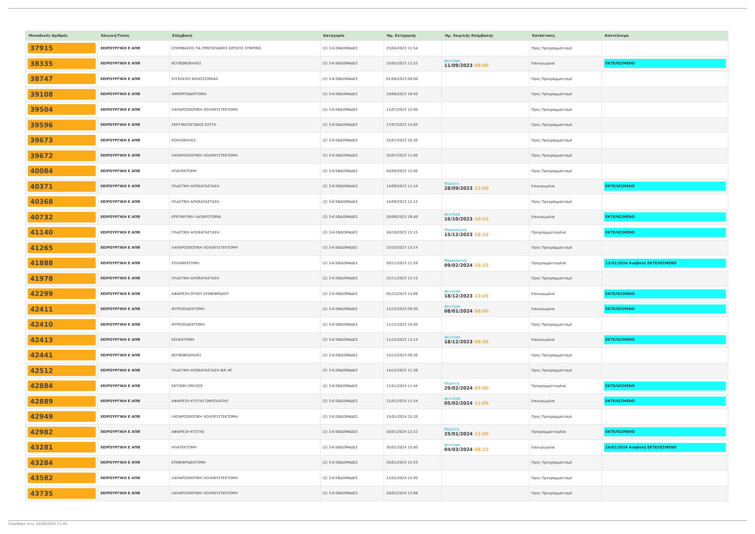| Μοναδικός Αριθμός | Κλινική/Τύπος | Επέμβαση | Κατηγορία | Ημ. Εκτίμησης | Ημ. Χειρ/κής Επέμβασης | Κατάσταση | Αποτέλεσμα |
| --- | --- | --- | --- | --- | --- | --- | --- |
| 37915 | ΧΕΙΡΟΥΡΓΙΚΗ Ε ΑΠΘ | ΕΠΕΜΒΑΣΕΙΣ ΓΙΑ ΠΡΩΤΟΠΑΘΕΙΣ ΚΙΡΣΟΥΣ STRIPING | (2) 3-6 ΕΒΔΟΜΑΔΕΣ | 25/04/2023 11:54 | | Προς Προγραμματισμό | |
| 38335 | ΧΕΙΡΟΥΡΓΙΚΗ Ε ΑΠΘ | ΒΟΥΒΩΝΟΚΗΛΕΣ | (2) 3-6 ΕΒΔΟΜΑΔΕΣ | 15/05/2023 12:52 | Δευτέρα 11/09/2023 08:00 | Επικυρωμένα | ΕΚΤΕΛΕΣΜΕΝΟ |
| 38747 | ΧΕΙΡΟΥΡΓΙΚΗ Ε ΑΠΘ | ΣΥΓΚΛΕΙΣΗ ΚΟΛΟΣΤΟΜΙΑΣ | (2) 3-6 ΕΒΔΟΜΑΔΕΣ | 01/06/2023 09:00 | | Προς Προγραμματισμό | |
| 39108 | ΧΕΙΡΟΥΡΓΙΚΗ Ε ΑΠΘ | ΑΙΜΟΡΡΟΙΔΕΚΤΟΜΗ | (2) 3-6 ΕΒΔΟΜΑΔΕΣ | 19/06/2023 19:40 | | Προς Προγραμματισμό | |
| 39504 | ΧΕΙΡΟΥΡΓΙΚΗ Ε ΑΠΘ | ΛΑΠΑΡΟΣΚΟΠΙΚΗ ΧΟΛΟΚΥΣΤΕΚΤΟΜΗ | (2) 3-6 ΕΒΔΟΜΑΔΕΣ | 11/07/2023 12:00 | | Προς Προγραμματισμό | |
| 39596 | ΧΕΙΡΟΥΡΓΙΚΗ Ε ΑΠΘ | ΣΜΥΓΜΑΤΟΓΟΝΟΣ ΚΥΣΤΗ | (2) 3-6 ΕΒΔΟΜΑΔΕΣ | 17/07/2023 15:00 | | Προς Προγραμματισμό | |
| 39673 | ΧΕΙΡΟΥΡΓΙΚΗ Ε ΑΠΘ | ΚΟΙΛΙΟΚΗΛΕΣ | (2) 3-6 ΕΒΔΟΜΑΔΕΣ | 25/07/2023 10:30 | | Προς Προγραμματισμό | |
| 39672 | ΧΕΙΡΟΥΡΓΙΚΗ Ε ΑΠΘ | ΛΑΠΑΡΟΣΚΟΠΙΚΗ ΧΟΛΟΚΥΣΤΕΚΤΟΜΗ | (2) 3-6 ΕΒΔΟΜΑΔΕΣ | 25/07/2023 11:00 | | Προς Προγραμματισμό | |
| 40084 | ΧΕΙΡΟΥΡΓΙΚΗ Ε ΑΠΘ | ΗΠΑΤΕΚΤΟΜΗ | (2) 3-6 ΕΒΔΟΜΑΔΕΣ | 04/09/2023 15:00 | | Προς Προγραμματισμό | |
| 40371 | ΧΕΙΡΟΥΡΓΙΚΗ Ε ΑΠΘ | ΠΛΑΣΤΙΚΗ ΑΠΟΚΑΤΑΣΤΑΣΗ | (2) 3-6 ΕΒΔΟΜΑΔΕΣ | 14/09/2023 11:54 | Πέμπτη 28/09/2023 12:00 | Επικυρωμένα | ΕΚΤΕΛΕΣΜΕΝΟ |
| 40368 | ΧΕΙΡΟΥΡΓΙΚΗ Ε ΑΠΘ | ΠΛΑΣΤΙΚΗ ΑΠΟΚΑΤΑΣΤΑΣΗ | (2) 3-6 ΕΒΔΟΜΑΔΕΣ | 14/09/2023 12:12 | | Προς Προγραμματισμό | |
| 40732 | ΧΕΙΡΟΥΡΓΙΚΗ Ε ΑΠΘ | ΕΡΕΥΝΗΤΙΚΗ ΛΑΠΑΡΟΤΟΜΙΑ | (2) 3-6 ΕΒΔΟΜΑΔΕΣ | 28/09/2023 16:40 | Δευτέρα 16/10/2023 10:15 | Επικυρωμένα | ΕΚΤΕΛΕΣΜΕΝΟ |
| 41140 | ΧΕΙΡΟΥΡΓΙΚΗ Ε ΑΠΘ | ΠΛΑΣΤΙΚΗ ΑΠΟΚΑΤΑΣΤΑΣΗ | (2) 3-6 ΕΒΔΟΜΑΔΕΣ | 18/10/2023 15:15 | Παρασκευή 15/12/2023 18:15 | Προγραμματισμένα | ΕΚΤΕΛΕΣΜΕΝΟ |
| 41265 | ΧΕΙΡΟΥΡΓΙΚΗ Ε ΑΠΘ | ΛΑΠΑΡΟΣΚΟΠΙΚΗ ΧΟΛΟΚΥΣΤΕΚΤΟΜΗ | (2) 3-6 ΕΒΔΟΜΑΔΕΣ | 23/10/2023 13:14 | | Προς Προγραμματισμό | |
| 41888 | ΧΕΙΡΟΥΡΓΙΚΗ Ε ΑΠΘ | ΣΠΛΗΝΕΚΤΟΜΗ | (2) 3-6 ΕΒΔΟΜΑΔΕΣ | 20/11/2023 11:59 | Παρασκευή 09/02/2024 16:15 | Προγραμματισμένα | 12/02/2024 Αναβολή ΕΚΤΕΛΕΣΜΕΝΟ |
| 41978 | ΧΕΙΡΟΥΡΓΙΚΗ Ε ΑΠΘ | ΠΛΑΣΤΙΚΗ ΑΠΟΚΑΤΑΣΤΑΣΗ | (2) 3-6 ΕΒΔΟΜΑΔΕΣ | 22/11/2023 15:15 | | Προς Προγραμματισμό | |
| 42299 | ΧΕΙΡΟΥΡΓΙΚΗ Ε ΑΠΘ | ΑΦΑΙΡΕΣΗ ΟΓΚΟΥ ΕΠΙΝΕΦΡΙΔΙΟΥ | (2) 3-6 ΕΒΔΟΜΑΔΕΣ | 05/12/2023 13:06 | Δευτέρα 18/12/2023 12:45 | Επικυρωμένα | ΕΚΤΕΛΕΣΜΕΝΟ |
| 42411 | ΧΕΙΡΟΥΡΓΙΚΗ Ε ΑΠΘ | ΘΥΡΕΟΕΙΔΕΚΤΟΜΗ | (2) 3-6 ΕΒΔΟΜΑΔΕΣ | 11/12/2023 09:30 | Δευτέρα 08/01/2024 08:00 | Επικυρωμένα | ΕΚΤΕΛΕΣΜΕΝΟ |
| 42410 | ΧΕΙΡΟΥΡΓΙΚΗ Ε ΑΠΘ | ΘΥΡΕΟΕΙΔΕΚΤΟΜΗ | (2) 3-6 ΕΒΔΟΜΑΔΕΣ | 11/12/2023 10:00 | | Προς Προγραμματισμό | |
| 42413 | ΧΕΙΡΟΥΡΓΙΚΗ Ε ΑΠΘ | ΚΟΛΕΚΤΟΜΗ | (2) 3-6 ΕΒΔΟΜΑΔΕΣ | 11/12/2023 13:14 | Δευτέρα 18/12/2023 08:30 | Επικυρωμένα | ΕΚΤΕΛΕΣΜΕΝΟ |
| 42441 | ΧΕΙΡΟΥΡΓΙΚΗ Ε ΑΠΘ | ΒΟΥΒΩΝΟΚΗΛΕΣ | (2) 3-6 ΕΒΔΟΜΑΔΕΣ | 12/12/2023 09:30 | | Προς Προγραμματισμό | |
| 42512 | ΧΕΙΡΟΥΡΓΙΚΗ Ε ΑΠΘ | ΠΛΑΣΤΙΚΗ ΑΠΟΚΑΤΑΣΤΑΣΗ Β/Κ ΑΡ | (2) 3-6 ΕΒΔΟΜΑΔΕΣ | 14/12/2023 11:36 | | Προς Προγραμματισμό | |
| 42884 | ΧΕΙΡΟΥΡΓΙΚΗ Ε ΑΠΘ | ΕΚΤΟΜΗ ΟΝΥΧΟΣ | (2) 3-6 ΕΒΔΟΜΑΔΕΣ | 11/01/2024 11:44 | Πέμπτη 29/02/2024 09:00 | Προγραμματισμένα | ΕΚΤΕΛΕΣΜΕΝΟ |
| 42889 | ΧΕΙΡΟΥΡΓΙΚΗ Ε ΑΠΘ | ΑΦΑΙΡΕΣΗ ΚΥΣΤΗΣ ΩΜΟΠΛΑΤΗΣ | (2) 3-6 ΕΒΔΟΜΑΔΕΣ | 11/01/2024 11:54 | Δευτέρα 05/02/2024 11:00 | Επικυρωμένα | ΕΚΤΕΛΕΣΜΕΝΟ |
| 42949 | ΧΕΙΡΟΥΡΓΙΚΗ Ε ΑΠΘ | ΛΑΠΑΡΟΣΚΟΠΙΚΗ ΧΟΛΟΚΥΣΤΕΚΤΟΜΗ | (2) 3-6 ΕΒΔΟΜΑΔΕΣ | 15/01/2024 15:20 | | Προς Προγραμματισμό | |
| 42982 | ΧΕΙΡΟΥΡΓΙΚΗ Ε ΑΠΘ | ΑΦΑΙΡΕΣΗ ΚΥΣΤΗΣ | (2) 3-6 ΕΒΔΟΜΑΔΕΣ | 16/01/2024 12:22 | Πέμπτη 25/01/2024 11:00 | Προγραμματισμένα | ΕΚΤΕΛΕΣΜΕΝΟ |
| 43281 | ΧΕΙΡΟΥΡΓΙΚΗ Ε ΑΠΘ | ΗΠΑΤΕΚΤΟΜΗ | (2) 3-6 ΕΒΔΟΜΑΔΕΣ | 30/01/2024 15:00 | Δευτέρα 04/03/2024 08:15 | Επικυρωμένα | 26/02/2024 Αναβολή ΕΚΤΕΛΕΣΜΕΝΟ |
| 43284 | ΧΕΙΡΟΥΡΓΙΚΗ Ε ΑΠΘ | ΕΠΙΝΕΦΡΙΔΕΚΤΟΜΗ | (2) 3-6 ΕΒΔΟΜΑΔΕΣ | 30/01/2024 15:20 | | Προς Προγραμματισμό | |
| 43582 | ΧΕΙΡΟΥΡΓΙΚΗ Ε ΑΠΘ | ΛΑΠΑΡΟΣΚΟΠΙΚΗ ΧΟΛΟΚΥΣΤΕΚΤΟΜΗ | (2) 3-6 ΕΒΔΟΜΑΔΕΣ | 12/02/2024 15:00 | | Προς Προγραμματισμό | |
| 43735 | ΧΕΙΡΟΥΡΓΙΚΗ Ε ΑΠΘ | ΛΑΠΑΡΟΣΚΟΠΙΚΗ ΧΟΛΟΚΥΣΤΕΚΤΟΜΗ | (2) 3-6 ΕΒΔΟΜΑΔΕΣ | 20/02/2024 13:06 | | Προς Προγραμματισμό | |
Τυπώθηκε στις 16/08/2024 11:05